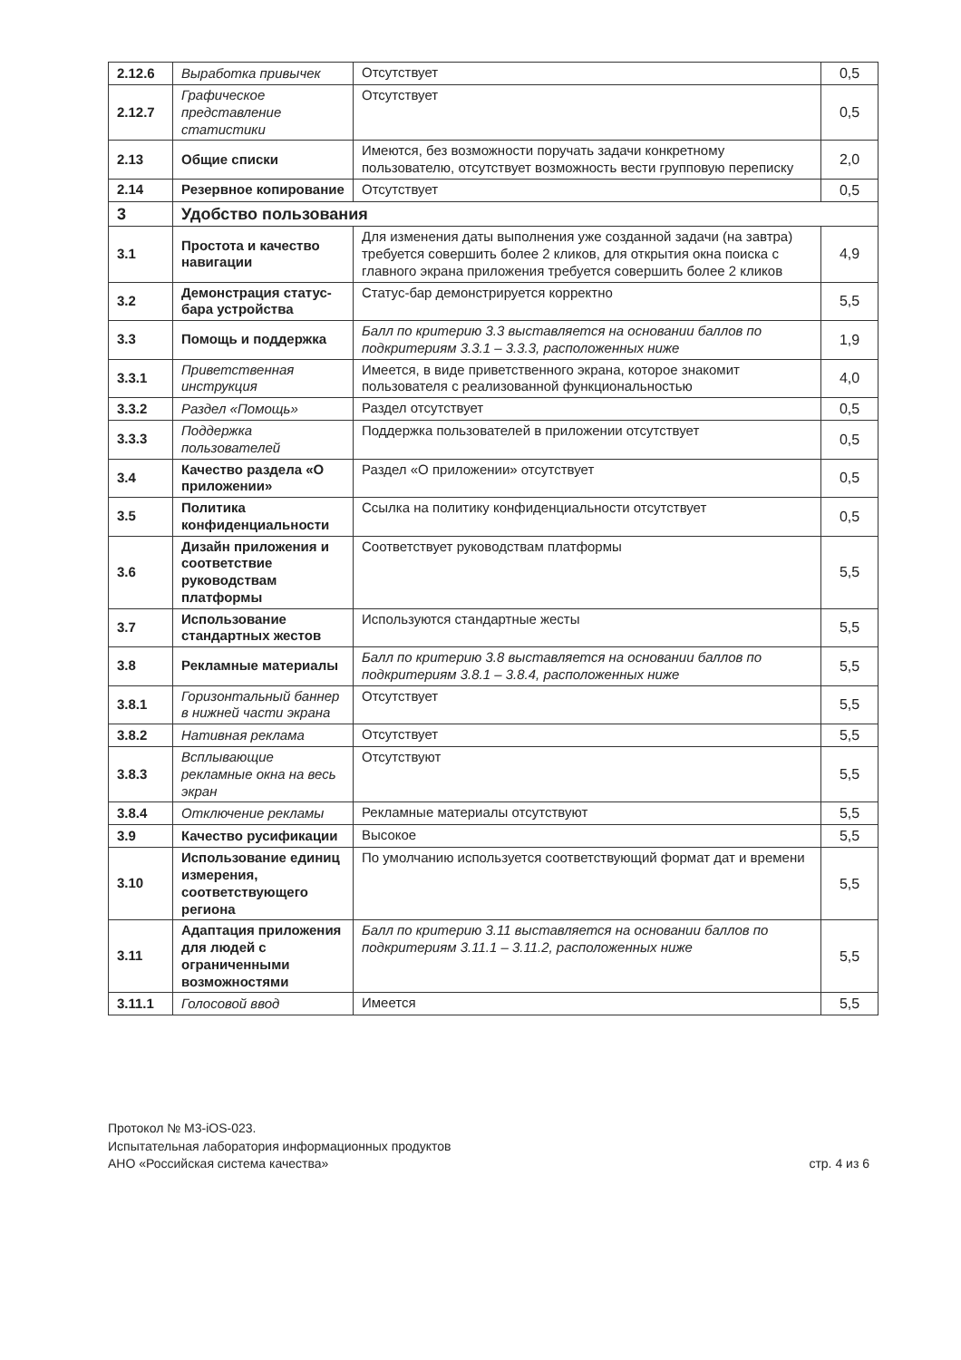| 2.12.6 | Выработка привычек | Отсутствует | 0,5 |
| 2.12.7 | Графическое представление статистики | Отсутствует | 0,5 |
| 2.13 | Общие списки | Имеются, без возможности поручать задачи конкретному пользователю, отсутствует возможность вести групповую переписку | 2,0 |
| 2.14 | Резервное копирование | Отсутствует | 0,5 |
| 3 | Удобство пользования | | |
| 3.1 | Простота и качество навигации | Для изменения даты выполнения уже созданной задачи (на завтра) требуется совершить более 2 кликов, для открытия окна поиска с главного экрана приложения требуется совершить более 2 кликов | 4,9 |
| 3.2 | Демонстрация статус-бара устройства | Статус-бар демонстрируется корректно | 5,5 |
| 3.3 | Помощь и поддержка | Балл по критерию 3.3 выставляется на основании баллов по подкритериям 3.3.1 – 3.3.3, расположенных ниже | 1,9 |
| 3.3.1 | Приветственная инструкция | Имеется, в виде приветственного экрана, которое знакомит пользователя с реализованной функциональностью | 4,0 |
| 3.3.2 | Раздел «Помощь» | Раздел отсутствует | 0,5 |
| 3.3.3 | Поддержка пользователей | Поддержка пользователей в приложении отсутствует | 0,5 |
| 3.4 | Качество раздела «О приложении» | Раздел «О приложении» отсутствует | 0,5 |
| 3.5 | Политика конфиденциальности | Ссылка на политику конфиденциальности отсутствует | 0,5 |
| 3.6 | Дизайн приложения и соответствие руководствам платформы | Соответствует руководствам платформы | 5,5 |
| 3.7 | Использование стандартных жестов | Используются стандартные жесты | 5,5 |
| 3.8 | Рекламные материалы | Балл по критерию 3.8 выставляется на основании баллов по подкритериям 3.8.1 – 3.8.4, расположенных ниже | 5,5 |
| 3.8.1 | Горизонтальный баннер в нижней части экрана | Отсутствует | 5,5 |
| 3.8.2 | Нативная реклама | Отсутствует | 5,5 |
| 3.8.3 | Всплывающие рекламные окна на весь экран | Отсутствуют | 5,5 |
| 3.8.4 | Отключение рекламы | Рекламные материалы отсутствуют | 5,5 |
| 3.9 | Качество русификации | Высокое | 5,5 |
| 3.10 | Использование единиц измерения, соответствующего региона | По умолчанию используется соответствующий формат дат и времени | 5,5 |
| 3.11 | Адаптация приложения для людей с ограниченными возможностями | Балл по критерию 3.11 выставляется на основании баллов по подкритериям 3.11.1 – 3.11.2, расположенных ниже | 5,5 |
| 3.11.1 | Голосовой ввод | Имеется | 5,5 |
Протокол № М3-iOS-023.
Испытательная лаборатория информационных продуктов
АНО «Российская система качества»
стр. 4 из 6